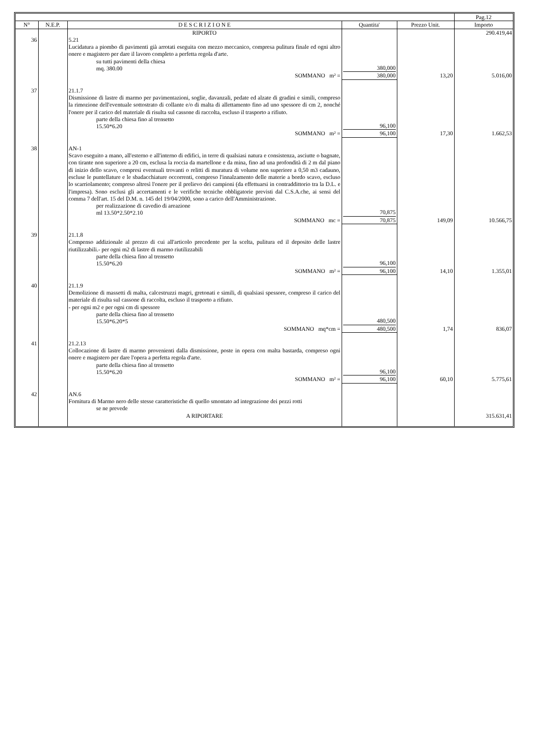| | | | | | Pag.12 |
| N° | N.E.P. | D E S C R I Z I O N E | Quantita' | Prezzo Unit. | Importo |
| | | RIPORTO | | | 290.419,44 |
| 36 | | 5.21 Lucidatura a piombo di pavimenti già arrotati eseguita con mezzo meccanico, compresa pulitura finale ed ogni altro onere e magistero per dare il lavoro completo a perfetta regola d'arte. su tutti pavimenti della chiesa mq. 380.00 | 380,000 | | |
| | | SOMMANO m² = | 380,000 | 13,20 | 5.016,00 |
| 37 | | 21.1.7 Dismissione di lastre di marmo per pavimentazioni, soglie, davanzali, pedate ed alzate di gradini e simili, compreso la rimozione dell'eventuale sottostrato di collante e/o di malta di allettamento fino ad uno spessore di cm 2, nonché l'onere per il carico del materiale di risulta sul cassone di raccolta, escluso il trasporto a rifiuto. parte della chiesa fino al trensetto 15.50*6.20 | 96,100 | | |
| | | SOMMANO m² = | 96,100 | 17,30 | 1.662,53 |
| 38 | | AN-1 Scavo eseguito a mano, all'esterno e all'interno di edifici, in terre di qualsiasi natura e consistenza, asciutte o bagnate, con tirante non superiore a 20 cm, esclusa la roccia da martellone e da mina, fino ad una profondità di 2 m dal piano di inizio dello scavo, compresi eventuali trovanti o relitti di muratura di volume non superiore a 0,50 m3 cadauno, escluse le puntellature e le sbadacchiature occorrenti, compreso l'innalzamento delle materie a bordo scavo, escluso lo scarriolamento; compreso altresì l'onere per il prelievo dei campioni (da effettuarsi in contraddittorio tra la D.L. e l'impresa). Sono esclusi gli accertamenti e le verifiche tecniche obbligatorie previsti dal C.S.A.che, ai sensi del comma 7 dell'art. 15 del D.M. n. 145 del 19/04/2000, sono a carico dell'Amministrazione. per realizzazione di cavedio di areazione ml 13.50*2.50*2.10 | 70,875 | | |
| | | SOMMANO mc = | 70,875 | 149,09 | 10.566,75 |
| 39 | | 21.1.8 Compenso addizionale al prezzo di cui all'articolo precedente per la scelta, pulitura ed il deposito delle lastre riutilizzabili.- per ogni m2 di lastre di marmo riutilizzabili parte della chiesa fino al trensetto 15.50*6.20 | 96,100 | | |
| | | SOMMANO m² = | 96,100 | 14,10 | 1.355,01 |
| 40 | | 21.1.9 Demolizione di massetti di malta, calcestruzzi magri, gretonati e simili, di qualsiasi spessore, compreso il carico del materiale di risulta sul cassone di raccolta, escluso il trasporto a rifiuto. - per ogni m2 e per ogni cm di spessore parte della chiesa fino al trensetto 15.50*6.20*5 | 480,500 | | |
| | | SOMMANO mq*cm = | 480,500 | 1,74 | 836,07 |
| 41 | | 21.2.13 Collocazione di lastre di marmo provenienti dalla dismissione, poste in opera con malta bastarda, compreso ogni onere e magistero per dare l'opera a perfetta regola d'arte. parte della chiesa fino al trensetto 15.50*6.20 | 96,100 | | |
| | | SOMMANO m² = | 96,100 | 60,10 | 5.775,61 |
| 42 | | AN.6 Fornitura di Marmo nero delle stesse caratteristiche di quello smontato ad integrazione dei pezzi rotti se ne prevede | | | |
| | | A RIPORTARE | | | 315.631,41 |